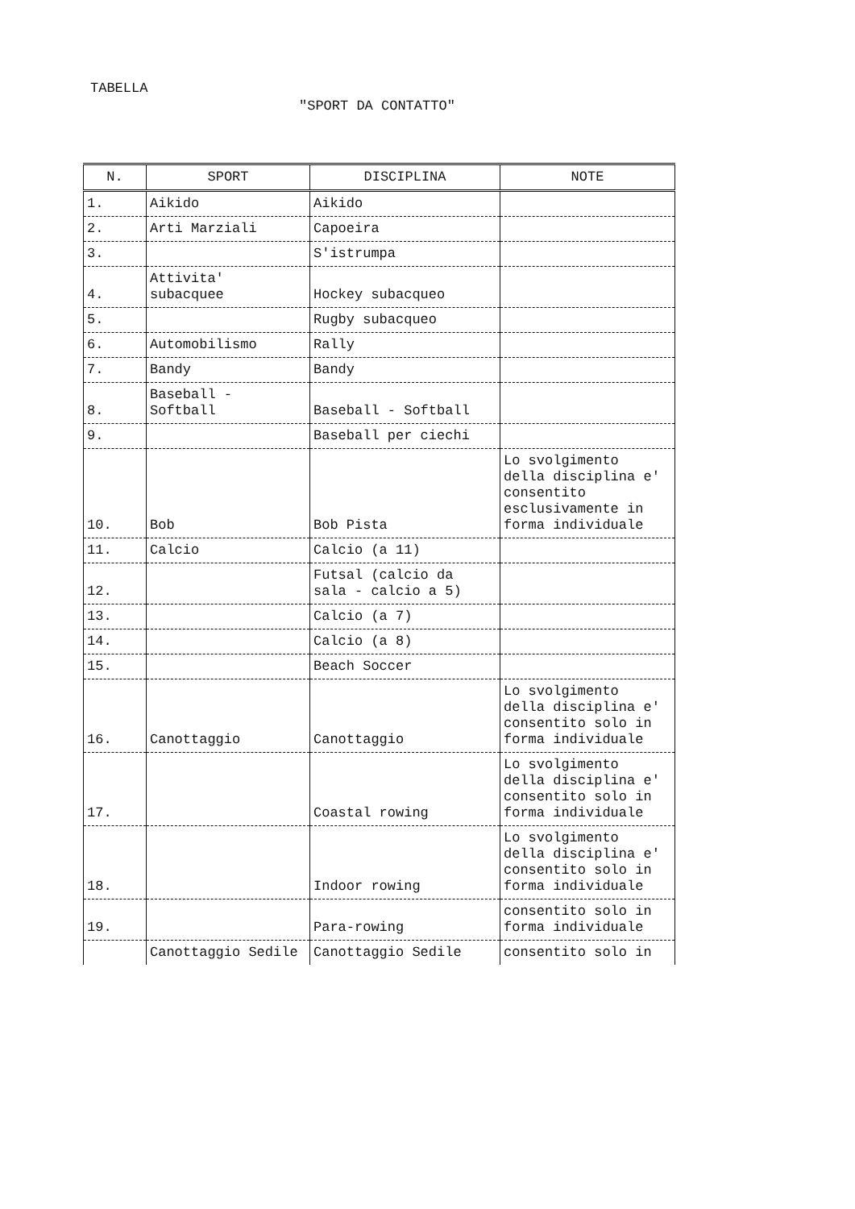TABELLA
"SPORT DA CONTATTO"
| N. | SPORT | DISCIPLINA | NOTE |
| --- | --- | --- | --- |
| 1. | Aikido | Aikido | |
| 2. | Arti Marziali | Capoeira | |
| 3. | | S'istrumpa | |
| 4. | Attivita' subacquee | Hockey subacqueo | |
| 5. | | Rugby subacqueo | |
| 6. | Automobilismo | Rally | |
| 7. | Bandy | Bandy | |
| 8. | Baseball - Softball | Baseball - Softball | |
| 9. | | Baseball per ciechi | |
| 10. | Bob | Bob Pista | Lo svolgimento della disciplina e' consentito esclusivamente in forma individuale |
| 11. | Calcio | Calcio (a 11) | |
| 12. | | Futsal (calcio da sala - calcio a 5) | |
| 13. | | Calcio (a 7) | |
| 14. | | Calcio (a 8) | |
| 15. | | Beach Soccer | |
| 16. | Canottaggio | Canottaggio | Lo svolgimento della disciplina e' consentito solo in forma individuale |
| 17. | | Coastal rowing | Lo svolgimento della disciplina e' consentito solo in forma individuale |
| 18. | | Indoor rowing | Lo svolgimento della disciplina e' consentito solo in forma individuale |
| 19. | | Para-rowing | consentito solo in forma individuale |
| | Canottaggio Sedile | Canottaggio Sedile | consentito solo in |